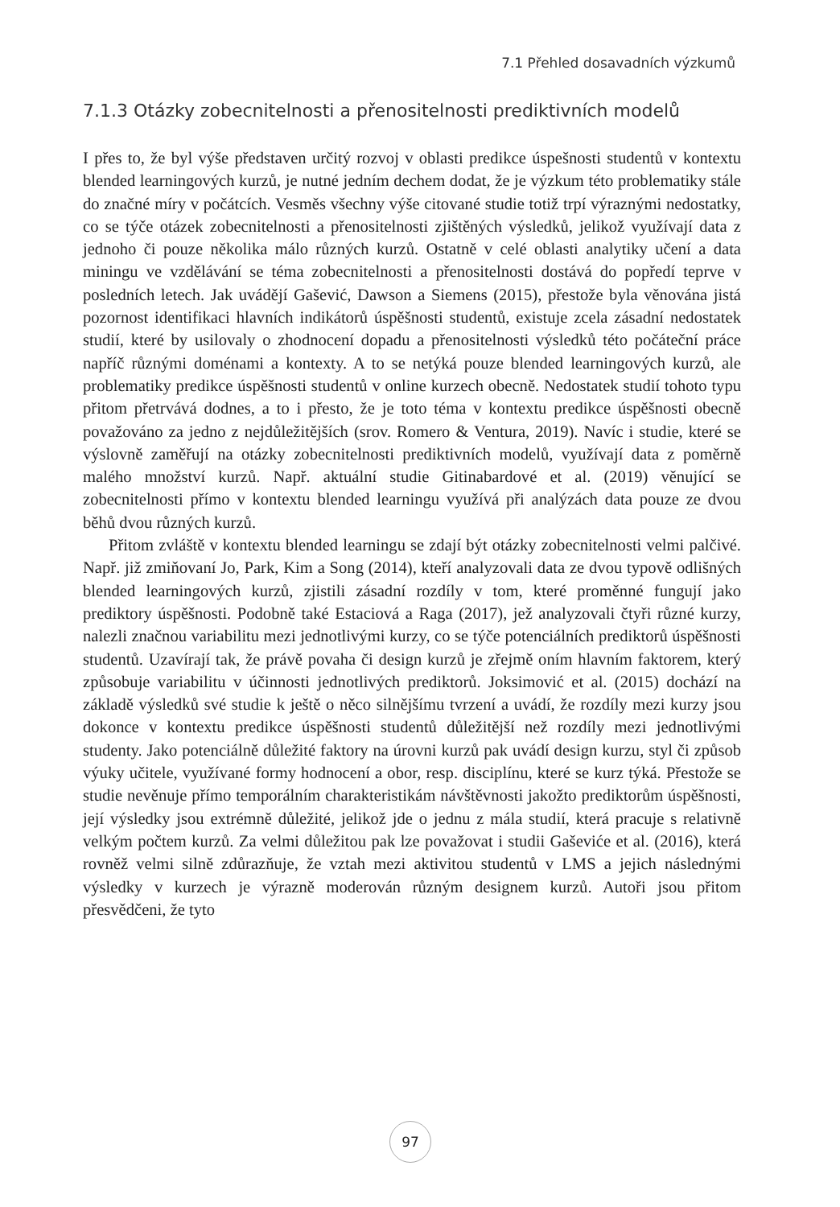7.1 Přehled dosavadních výzkumů
7.1.3 Otázky zobecnitelnosti a přenositelnosti prediktivních modelů
I přes to, že byl výše představen určitý rozvoj v oblasti predikce úspešnosti studentů v kontextu blended learningových kurzů, je nutné jedním dechem dodat, že je výzkum této problematiky stále do značné míry v počátcích. Vesměs všechny výše citované studie totiž trpí výraznými nedostatky, co se týče otázek zobecnitelnosti a přenositelnosti zjištěných výsledků, jelikož využívají data z jednoho či pouze několika málo různých kurzů. Ostatně v celé oblasti analytiky učení a data miningu ve vzdělávání se téma zobecnitelnosti a přenositelnosti dostává do popředí teprve v posledních letech. Jak uvádějí Gašević, Dawson a Siemens (2015), přestože byla věnována jistá pozornost identifikaci hlavních indikátorů úspěšnosti studentů, existuje zcela zásadní nedostatek studií, které by usilovaly o zhodnocení dopadu a přenositelnosti výsledků této počáteční práce napříč různými doménami a kontexty. A to se netýká pouze blended learningových kurzů, ale problematiky predikce úspěšnosti studentů v online kurzech obecně. Nedostatek studií tohoto typu přitom přetrvává dodnes, a to i přesto, že je toto téma v kontextu predikce úspěšnosti obecně považováno za jedno z nejdůležitějších (srov. Romero & Ventura, 2019). Navíc i studie, které se výslovně zaměřují na otázky zobecnitelnosti prediktivních modelů, využívají data z poměrně malého množství kurzů. Např. aktuální studie Gitinabardové et al. (2019) věnující se zobecnitelnosti přímo v kontextu blended learningu využívá při analýzách data pouze ze dvou běhů dvou různých kurzů.
Přitom zvláště v kontextu blended learningu se zdají být otázky zobecnitelnosti velmi palčivé. Např. již zmiňovaní Jo, Park, Kim a Song (2014), kteří analyzovali data ze dvou typově odlišných blended learningových kurzů, zjistili zásadní rozdíly v tom, které proměnné fungují jako prediktory úspěšnosti. Podobně také Estaciová a Raga (2017), jež analyzovali čtyři různé kurzy, nalezli značnou variabilitu mezi jednotlivými kurzy, co se týče potenciálních prediktorů úspěšnosti studentů. Uzavírají tak, že právě povaha či design kurzů je zřejmě oním hlavním faktorem, který způsobuje variabilitu v účinnosti jednotlivých prediktorů. Joksimović et al. (2015) dochází na základě výsledků své studie k ještě o něco silnějšímu tvrzení a uvádí, že rozdíly mezi kurzy jsou dokonce v kontextu predikce úspěšnosti studentů důležitější než rozdíly mezi jednotlivými studenty. Jako potenciálně důležité faktory na úrovni kurzů pak uvádí design kurzu, styl či způsob výuky učitele, využívané formy hodnocení a obor, resp. disciplínu, které se kurz týká. Přestože se studie nevěnuje přímo temporálním charakteristikám návštěvnosti jakožto prediktorům úspěšnosti, její výsledky jsou extrémně důležité, jelikož jde o jednu z mála studií, která pracuje s relativně velkým počtem kurzů. Za velmi důležitou pak lze považovat i studii Gaševiće et al. (2016), která rovněž velmi silně zdůrazňuje, že vztah mezi aktivitou studentů v LMS a jejich následnými výsledky v kurzech je výrazně moderován různým designem kurzů. Autoři jsou přitom přesvědčeni, že tyto
97